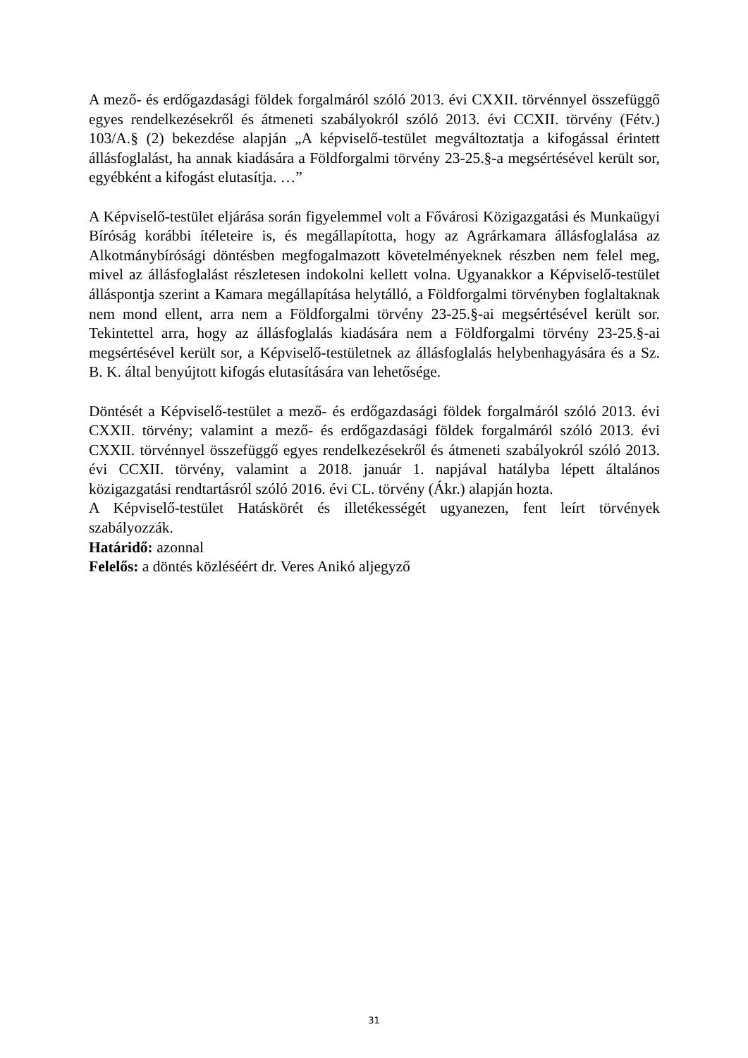A mező- és erdőgazdasági földek forgalmáról szóló 2013. évi CXXII. törvénnyel összefüggő egyes rendelkezésekről és átmeneti szabályokról szóló 2013. évi CCXII. törvény (Fétv.) 103/A.§ (2) bekezdése alapján „A képviselő-testület megváltoztatja a kifogással érintett állásfoglalást, ha annak kiadására a Földforgalmi törvény 23-25.§-a megsértésével került sor, egyébként a kifogást elutasítja. …”
A Képviselő-testület eljárása során figyelemmel volt a Fővárosi Közigazgatási és Munkaügyi Bíróság korábbi ítéleteire is, és megállapította, hogy az Agrárkamara állásfoglalása az Alkotmánybírósági döntésben megfogalmazott követelményeknek részben nem felel meg, mivel az állásfoglalást részletesen indokolni kellett volna. Ugyanakkor a Képviselő-testület álláspontja szerint a Kamara megállapítása helytálló, a Földforgalmi törvényben foglaltaknak nem mond ellent, arra nem a Földforgalmi törvény 23-25.§-ai megsértésével került sor. Tekintettel arra, hogy az állásfoglalás kiadására nem a Földforgalmi törvény 23-25.§-ai megsértésével került sor, a Képviselő-testületnek az állásfoglalás helybenhagyására és a Sz. B. K. által benyújtott kifogás elutasítására van lehetősége.
Döntését a Képviselő-testület a mező- és erdőgazdasági földek forgalmáról szóló 2013. évi CXXII. törvény; valamint a mező- és erdőgazdasági földek forgalmáról szóló 2013. évi CXXII. törvénnyel összefüggő egyes rendelkezésekről és átmeneti szabályokról szóló 2013. évi CCXII. törvény, valamint a 2018. január 1. napjával hatályba lépett általános közigazgatási rendtartásról szóló 2016. évi CL. törvény (Ákr.) alapján hozta.
A Képviselő-testület Hatáskörét és illetékességét ugyanezen, fent leírt törvények szabályozzák.
Határidő: azonnal
Felelős: a döntés közléséért dr. Veres Anikó aljegyző
31